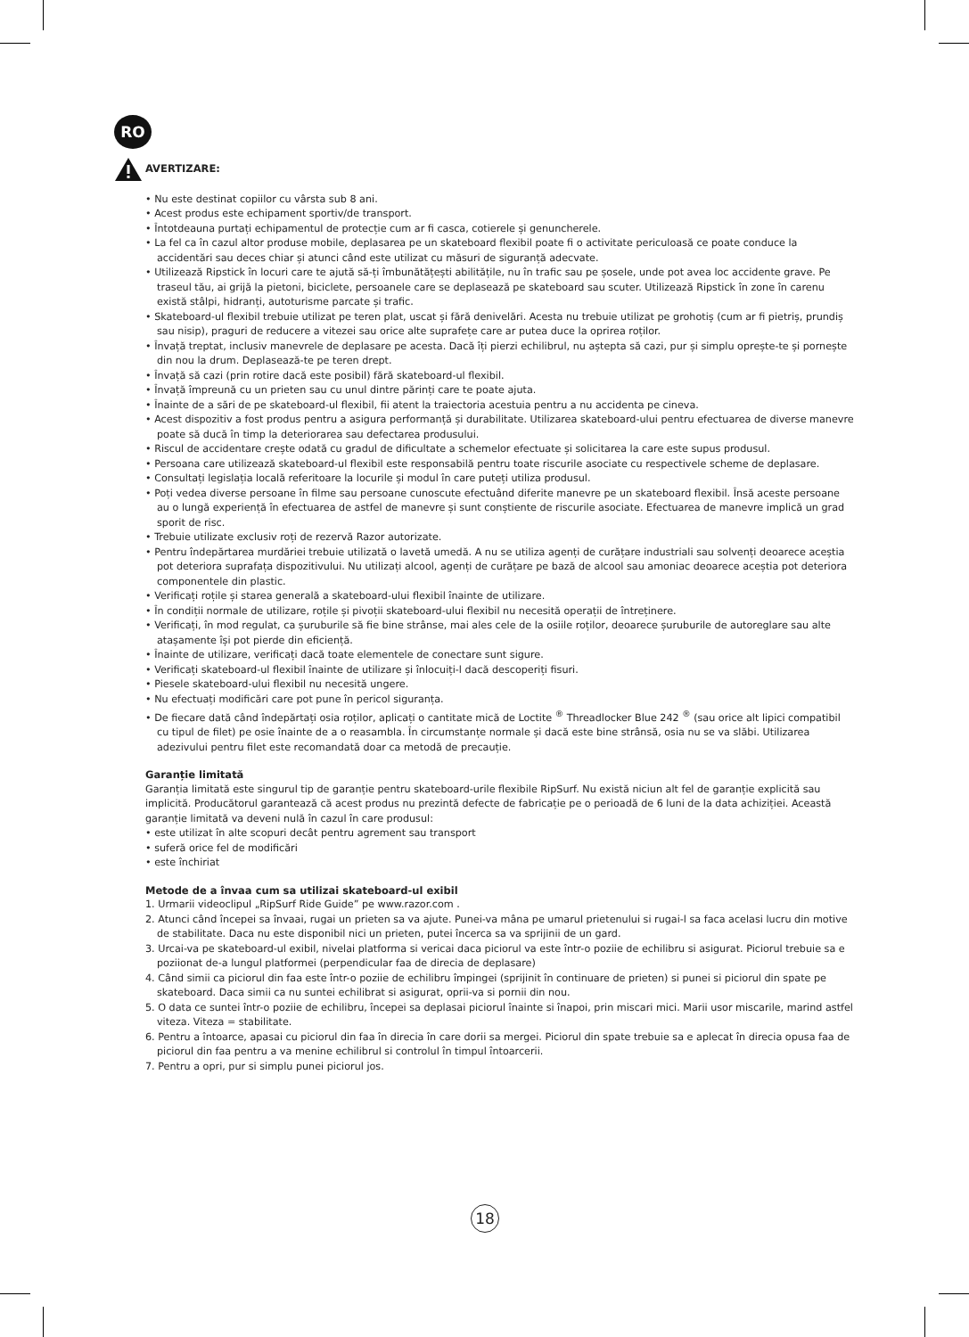RO
AVERTIZARE:
• Nu este destinat copiilor cu vârsta sub 8 ani.
• Acest produs este echipament sportiv/de transport.
• Întotdeauna purtați echipamentul de protecție cum ar fi casca, cotierele și genuncherele.
• La fel ca în cazul altor produse mobile, deplasarea pe un skateboard flexibil poate fi o activitate periculoasă ce poate conduce la accidentări sau deces chiar și atunci când este utilizat cu măsuri de siguranță adecvate.
• Utilizează Ripstick în locuri care te ajută să-ți îmbunătățești abilitățile, nu în trafic sau pe șosele, unde pot avea loc accidente grave. Pe traseul tău, ai grijă la pietoni, biciclete, persoanele care se deplasează pe skateboard sau scuter. Utilizează Ripstick în zone în carenu există stâlpi, hidranți, autoturisme parcate și trafic.
• Skateboard-ul flexibil trebuie utilizat pe teren plat, uscat și fără denivelări. Acesta nu trebuie utilizat pe grohotiș (cum ar fi pietriș, prundiș sau nisip), praguri de reducere a vitezei sau orice alte suprafețe care ar putea duce la oprirea roților.
• Învață treptat, inclusiv manevrele de deplasare pe acesta. Dacă îți pierzi echilibrul, nu aștepta să cazi, pur și simplu oprește-te și pornește din nou la drum. Deplasează-te pe teren drept.
• Învață să cazi (prin rotire dacă este posibil) fără skateboard-ul flexibil.
• Învață împreună cu un prieten sau cu unul dintre părinți care te poate ajuta.
• Înainte de a sări de pe skateboard-ul flexibil, fii atent la traiectoria acestuia pentru a nu accidenta pe cineva.
• Acest dispozitiv a fost produs pentru a asigura performanță și durabilitate. Utilizarea skateboard-ului pentru efectuarea de diverse manevre poate să ducă în timp la deteriorarea sau defectarea produsului.
• Riscul de accidentare crește odată cu gradul de dificultate a schemelor efectuate și solicitarea la care este supus produsul.
• Persoana care utilizează skateboard-ul flexibil este responsabilă pentru toate riscurile asociate cu respectivele scheme de deplasare.
• Consultați legislația locală referitoare la locurile și modul în care puteți utiliza produsul.
• Poți vedea diverse persoane în filme sau persoane cunoscute efectuând diferite manevre pe un skateboard flexibil. Însă aceste persoane au o lungă experiență în efectuarea de astfel de manevre și sunt conștiente de riscurile asociate. Efectuarea de manevre implică un grad sporit de risc.
• Trebuie utilizate exclusiv roți de rezervă Razor autorizate.
• Pentru îndepărtarea murdăriei trebuie utilizată o lavetă umedă. A nu se utiliza agenți de curățare industriali sau solvenți deoarece aceștia pot deteriora suprafața dispozitivului. Nu utilizați alcool, agenți de curățare pe bază de alcool sau amoniac deoarece aceștia pot deteriora componentele din plastic.
• Verificați roțile și starea generală a skateboard-ului flexibil înainte de utilizare.
• În condiții normale de utilizare, roțile și pivoții skateboard-ului flexibil nu necesită operații de întreținere.
• Verificați, în mod regulat, ca șuruburile să fie bine strânse, mai ales cele de la osiile roților, deoarece șuruburile de autoreglare sau alte atașamente își pot pierde din eficiență.
• Înainte de utilizare, verificați dacă toate elementele de conectare sunt sigure.
• Verificați skateboard-ul flexibil înainte de utilizare și înlocuiți-l dacă descoperiți fisuri.
• Piesele skateboard-ului flexibil nu necesită ungere.
• Nu efectuați modificări care pot pune în pericol siguranța.
• De fiecare dată când îndepărtați osia roților, aplicați o cantitate mică de Loctite <sup>®</sup> Threadlocker Blue 242 <sup>®</sup> (sau orice alt lipici compatibil cu tipul de filet) pe osie înainte de a o reasambla. În circumstanțe normale și dacă este bine strânsă, osia nu se va slăbi. Utilizarea adezivului pentru filet este recomandată doar ca metodă de precauție.
Garanție limitată
Garanția limitată este singurul tip de garanție pentru skateboard-urile flexibile RipSurf. Nu există niciun alt fel de garanție explicită sau implicită. Producătorul garantează că acest produs nu prezintă defecte de fabricație pe o perioadă de 6 luni de la data achiziției. Această garanție limitată va deveni nulă în cazul în care produsul:
• este utilizat în alte scopuri decât pentru agrement sau transport
• suferă orice fel de modificări
• este închiriat
Metode de a învaa cum sa utilizai skateboard-ul exibil
1. Urmarii videoclipul „RipSurf Ride Guide” pe www.razor.com .
2. Atunci când începei sa învaai, rugai un prieten sa va ajute. Punei-va mâna pe umarul prietenului si rugai-l sa faca acelasi lucru din motive de stabilitate. Daca nu este disponibil nici un prieten, putei încerca sa va sprijinii de un gard.
3. Urcai-va pe skateboard-ul exibil, nivelai platforma si vericai daca piciorul va este într-o poziie de echilibru si asigurat. Piciorul trebuie sa e poziionat de-a lungul platformei (perpendicular faa de direcia de deplasare)
4. Când simii ca piciorul din faa este într-o poziie de echilibru împingei (sprijinit în continuare de prieten) si punei si piciorul din spate pe skateboard. Daca simii ca nu suntei echilibrat si asigurat, oprii-va si pornii din nou.
5. O data ce suntei într-o poziie de echilibru, începei sa deplasai piciorul înainte si înapoi, prin miscari mici. Marii usor miscarile, marind astfel viteza. Viteza = stabilitate.
6. Pentru a întoarce, apasai cu piciorul din faa în direcia în care dorii sa mergei. Piciorul din spate trebuie sa e aplecat în direcia opusa faa de piciorul din faa pentru a va menine echilibrul si controlul în timpul întoarcerii.
7. Pentru a opri, pur si simplu punei piciorul jos.
18